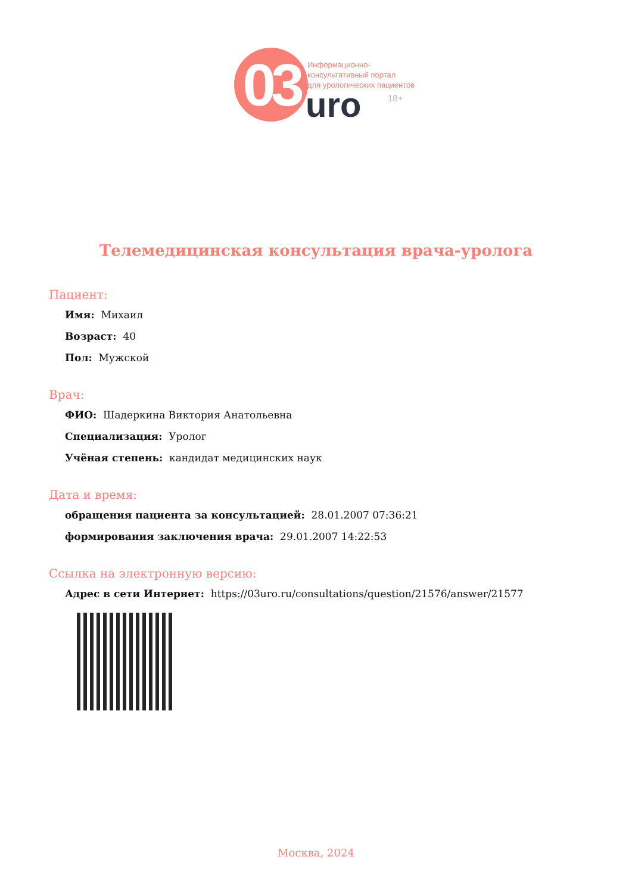03
Информационно-
консультативный портал
для урологических пациентов
uro 18+
Телемедицинская консультация врача-уролога
Пациент:
Имя: Михаил
Возраст: 40
Пол: Мужской
Врач:
ФИО: Шадеркина Виктория Анатольевна
Специализация: Уролог
Учёная степень: кандидат медицинских наук
Дата и время:
обращения пациента за консультацией: 28.01.2007 07:36:21
формирования заключения врача: 29.01.2007 14:22:53
Ссылка на электронную версию:
Адрес в сети Интернет: https://03uro.ru/consultations/question/21576/answer/21577
Москва, 2024